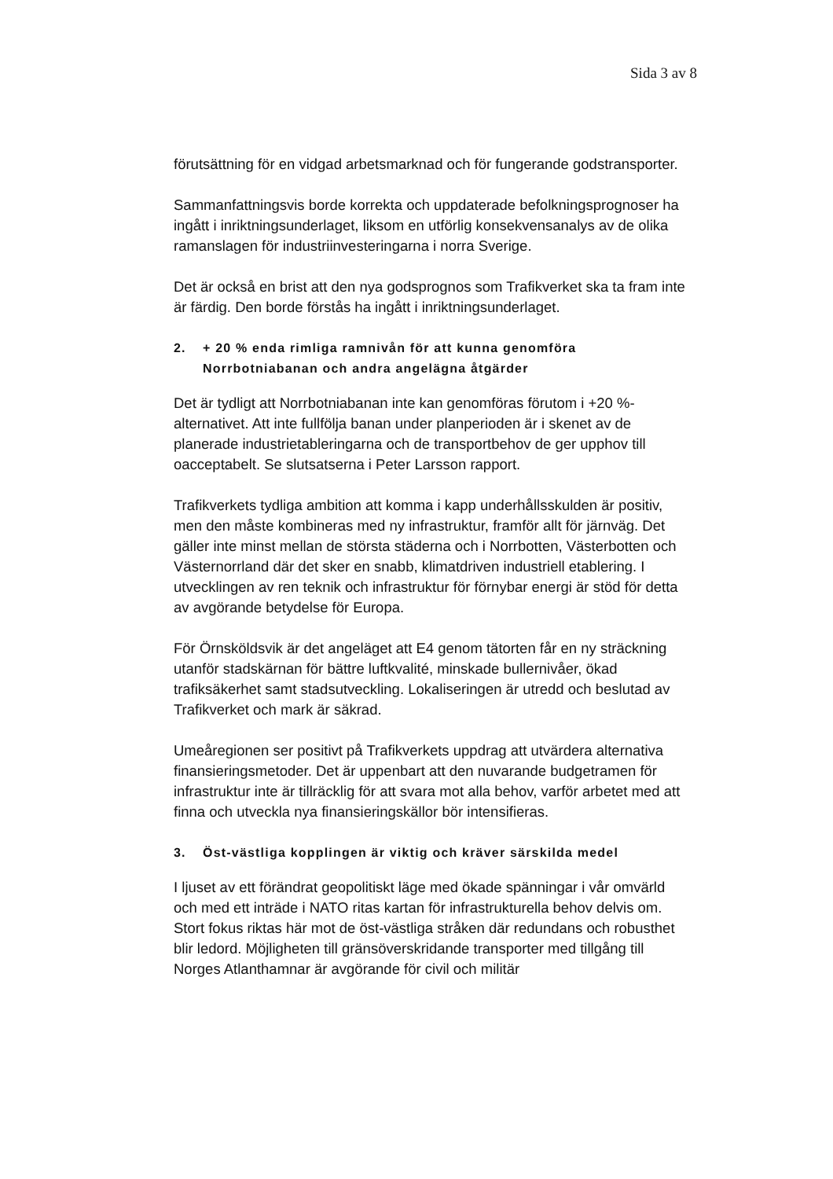Sida 3 av 8
förutsättning för en vidgad arbetsmarknad och för fungerande godstransporter.
Sammanfattningsvis borde korrekta och uppdaterade befolkningsprognoser ha ingått i inriktningsunderlaget, liksom en utförlig konsekvensanalys av de olika ramanslagen för industriinvesteringarna i norra Sverige.
Det är också en brist att den nya godsprognos som Trafikverket ska ta fram inte är färdig. Den borde förstås ha ingått i inriktningsunderlaget.
2. + 20 % enda rimliga ramnivån för att kunna genomföra Norrbotniabanan och andra angelägna åtgärder
Det är tydligt att Norrbotniabanan inte kan genomföras förutom i +20 %-alternativet. Att inte fullfölja banan under planperioden är i skenet av de planerade industrietableringarna och de transportbehov de ger upphov till oacceptabelt. Se slutsatserna i Peter Larsson rapport.
Trafikverkets tydliga ambition att komma i kapp underhållsskulden är positiv, men den måste kombineras med ny infrastruktur, framför allt för järnväg. Det gäller inte minst mellan de största städerna och i Norrbotten, Västerbotten och Västernorrland där det sker en snabb, klimatdriven industriell etablering. I utvecklingen av ren teknik och infrastruktur för förnybar energi är stöd för detta av avgörande betydelse för Europa.
För Örnsköldsvik är det angeläget att E4 genom tätorten får en ny sträckning utanför stadskärnan för bättre luftkvalité, minskade bullernivåer, ökad trafiksäkerhet samt stadsutveckling. Lokaliseringen är utredd och beslutad av Trafikverket och mark är säkrad.
Umeåregionen ser positivt på Trafikverkets uppdrag att utvärdera alternativa finansieringsmetoder. Det är uppenbart att den nuvarande budgetramen för infrastruktur inte är tillräcklig för att svara mot alla behov, varför arbetet med att finna och utveckla nya finansieringskällor bör intensifieras.
3. Öst-västliga kopplingen är viktig och kräver särskilda medel
I ljuset av ett förändrat geopolitiskt läge med ökade spänningar i vår omvärld och med ett inträde i NATO ritas kartan för infrastrukturella behov delvis om. Stort fokus riktas här mot de öst-västliga stråken där redundans och robusthet blir ledord. Möjligheten till gränsöverskridande transporter med tillgång till Norges Atlanthamnar är avgörande för civil och militär